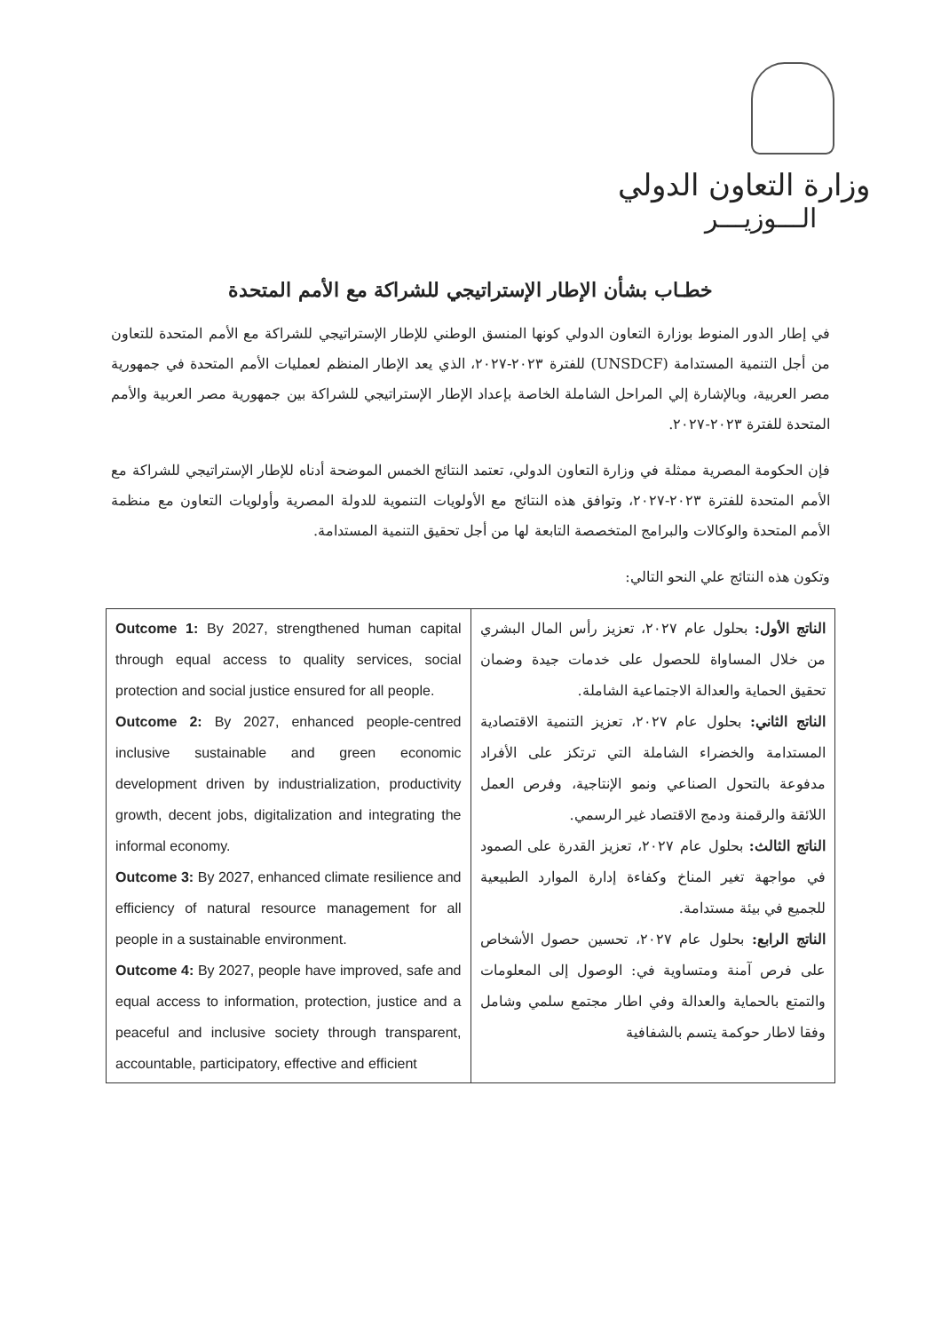وزارة التعاون الدولي
الـــوزيـــر
خطـاب بشأن الإطار الإستراتيجي للشراكة مع الأمم المتحدة
في إطار الدور المنوط بوزارة التعاون الدولي كونها المنسق الوطني للإطار الإستراتيجي للشراكة مع الأمم المتحدة للتعاون من أجل التنمية المستدامة (UNSDCF) للفترة ٢٠٢٣-٢٠٢٧، الذي يعد الإطار المنظم لعمليات الأمم المتحدة في جمهورية مصر العربية، وبالإشارة إلي المراحل الشاملة الخاصة بإعداد الإطار الإستراتيجي للشراكة بين جمهورية مصر العربية والأمم المتحدة للفترة ٢٠٢٣-٢٠٢٧.
فإن الحكومة المصرية ممثلة في وزارة التعاون الدولي، تعتمد النتائج الخمس الموضحة أدناه للإطار الإستراتيجي للشراكة مع الأمم المتحدة للفترة ٢٠٢٣-٢٠٢٧، وتوافق هذه النتائج مع الأولويات التنموية للدولة المصرية وأولويات التعاون مع منظمة الأمم المتحدة والوكالات والبرامج المتخصصة التابعة لها من أجل تحقيق التنمية المستدامة.
وتكون هذه النتائج علي النحو التالي:
| Outcome 1: By 2027, strengthened human capital through equal access to quality services, social protection and social justice ensured for all people. Outcome 2: By 2027, enhanced people-centred inclusive sustainable and green economic development driven by industrialization, productivity growth, decent jobs, digitalization and integrating the informal economy. Outcome 3: By 2027, enhanced climate resilience and efficiency of natural resource management for all people in a sustainable environment. Outcome 4: By 2027, people have improved, safe and equal access to information, protection, justice and a peaceful and inclusive society through transparent, accountable, participatory, effective and efficient | الناتج الأول: بحلول عام ٢٠٢٧، تعزيز رأس المال البشري من خلال المساواة للحصول على خدمات جيدة وضمان تحقيق الحماية والعدالة الاجتماعية الشاملة. الناتج الثاني: بحلول عام ٢٠٢٧، تعزيز التنمية الاقتصادية المستدامة والخضراء الشاملة التي ترتكز على الأفراد مدفوعة بالتحول الصناعي ونمو الإنتاجية، وفرص العمل اللائقة والرقمنة ودمج الاقتصاد غير الرسمي. الناتج الثالث: بحلول عام ٢٠٢٧، تعزيز القدرة على الصمود في مواجهة تغير المناخ وكفاءة إدارة الموارد الطبيعية للجميع في بيئة مستدامة. الناتج الرابع: بحلول عام ٢٠٢٧، تحسين حصول الأشخاص على فرص آمنة ومتساوية في: الوصول إلى المعلومات والتمتع بالحماية والعدالة وفي اطار مجتمع سلمي وشامل وفقا لاطار حوكمة يتسم بالشفافية |